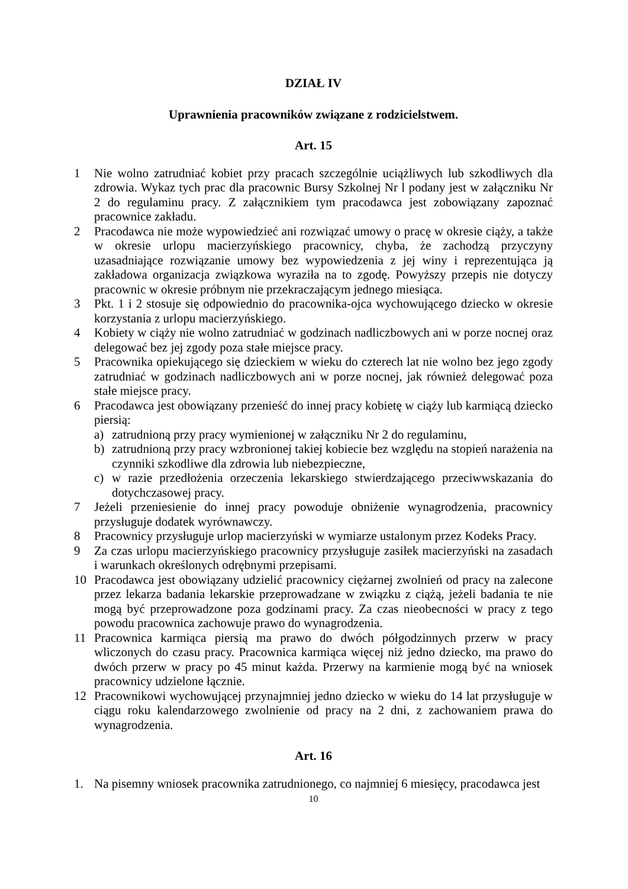DZIAŁ IV
Uprawnienia pracowników związane z rodzicielstwem.
Art. 15
1 Nie wolno zatrudniać kobiet przy pracach szczególnie uciążliwych lub szkodliwych dla zdrowia. Wykaz tych prac dla pracownic Bursy Szkolnej Nr l podany jest w załączniku Nr 2 do regulaminu pracy. Z załącznikiem tym pracodawca jest zobowiązany zapoznać pracownice zakładu.
2 Pracodawca nie może wypowiedzieć ani rozwiązać umowy o pracę w okresie ciąży, a także w okresie urlopu macierzyńskiego pracownicy, chyba, że zachodzą przyczyny uzasadniające rozwiązanie umowy bez wypowiedzenia z jej winy i reprezentująca ją zakładowa organizacja związkowa wyraziła na to zgodę. Powyższy przepis nie dotyczy pracownic w okresie próbnym nie przekraczającym jednego miesiąca.
3 Pkt. 1 i 2 stosuje się odpowiednio do pracownika-ojca wychowującego dziecko w okresie korzystania z urlopu macierzyńskiego.
4 Kobiety w ciąży nie wolno zatrudniać w godzinach nadliczbowych ani w porze nocnej oraz delegować bez jej zgody poza stałe miejsce pracy.
5 Pracownika opiekującego się dzieckiem w wieku do czterech lat nie wolno bez jego zgody zatrudniać w godzinach nadliczbowych ani w porze nocnej, jak również delegować poza stałe miejsce pracy.
6 Pracodawca jest obowiązany przenieść do innej pracy kobietę w ciąży lub karmiącą dziecko piersią:
a) zatrudnioną przy pracy wymienionej w załączniku Nr 2 do regulaminu,
b) zatrudnioną przy pracy wzbronionej takiej kobiecie bez względu na stopień narażenia na czynniki szkodliwe dla zdrowia lub niebezpieczne,
c) w razie przedłożenia orzeczenia lekarskiego stwierdzającego przeciwwskazania do dotychczasowej pracy.
7 Jeżeli przeniesienie do innej pracy powoduje obniżenie wynagrodzenia, pracownicy przysługuje dodatek wyrównawczy.
8 Pracownicy przysługuje urlop macierzyński w wymiarze ustalonym przez Kodeks Pracy.
9 Za czas urlopu macierzyńskiego pracownicy przysługuje zasiłek macierzyński na zasadach i warunkach określonych odrębnymi przepisami.
10 Pracodawca jest obowiązany udzielić pracownicy ciężarnej zwolnień od pracy na zalecone przez lekarza badania lekarskie przeprowadzane w związku z ciążą, jeżeli badania te nie mogą być przeprowadzone poza godzinami pracy. Za czas nieobecności w pracy z tego powodu pracownica zachowuje prawo do wynagrodzenia.
11 Pracownica karmiąca piersią ma prawo do dwóch półgodzinnych przerw w pracy wliczonych do czasu pracy. Pracownica karmiąca więcej niż jedno dziecko, ma prawo do dwóch przerw w pracy po 45 minut każda. Przerwy na karmienie mogą być na wniosek pracownicy udzielone łącznie.
12 Pracownikowi wychowującej przynajmniej jedno dziecko w wieku do 14 lat przysługuje w ciągu roku kalendarzowego zwolnienie od pracy na 2 dni, z zachowaniem prawa do wynagrodzenia.
Art. 16
1. Na pisemny wniosek pracownika zatrudnionego, co najmniej 6 miesięcy, pracodawca jest
10